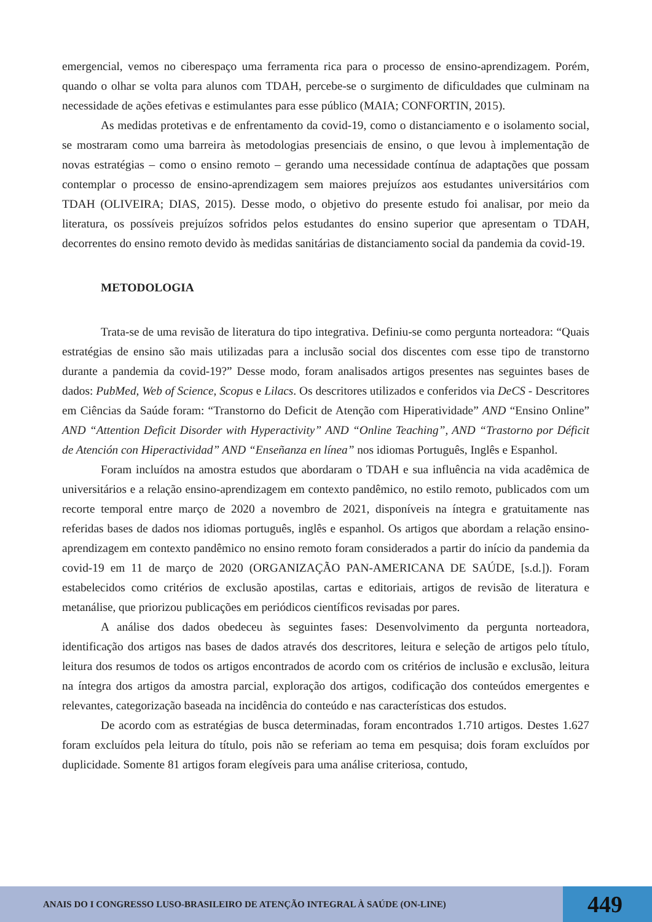emergencial, vemos no ciberespaço uma ferramenta rica para o processo de ensino-aprendizagem. Porém, quando o olhar se volta para alunos com TDAH, percebe-se o surgimento de dificuldades que culminam na necessidade de ações efetivas e estimulantes para esse público (MAIA; CONFORTIN, 2015).
As medidas protetivas e de enfrentamento da covid-19, como o distanciamento e o isolamento social, se mostraram como uma barreira às metodologias presenciais de ensino, o que levou à implementação de novas estratégias – como o ensino remoto – gerando uma necessidade contínua de adaptações que possam contemplar o processo de ensino-aprendizagem sem maiores prejuízos aos estudantes universitários com TDAH (OLIVEIRA; DIAS, 2015). Desse modo, o objetivo do presente estudo foi analisar, por meio da literatura, os possíveis prejuízos sofridos pelos estudantes do ensino superior que apresentam o TDAH, decorrentes do ensino remoto devido às medidas sanitárias de distanciamento social da pandemia da covid-19.
METODOLOGIA
Trata-se de uma revisão de literatura do tipo integrativa. Definiu-se como pergunta norteadora: “Quais estratégias de ensino são mais utilizadas para a inclusão social dos discentes com esse tipo de transtorno durante a pandemia da covid-19?” Desse modo, foram analisados artigos presentes nas seguintes bases de dados: PubMed, Web of Science, Scopus e Lilacs. Os descritores utilizados e conferidos via DeCS - Descritores em Ciências da Saúde foram: “Transtorno do Deficit de Atenção com Hiperatividade” AND “Ensino Online” AND “Attention Deficit Disorder with Hyperactivity” AND “Online Teaching”, AND “Trastorno por Déficit de Atención con Hiperactividad” AND “Enseñanza en línea” nos idiomas Português, Inglês e Espanhol.
Foram incluídos na amostra estudos que abordaram o TDAH e sua influência na vida acadêmica de universitários e a relação ensino-aprendizagem em contexto pandêmico, no estilo remoto, publicados com um recorte temporal entre março de 2020 a novembro de 2021, disponíveis na íntegra e gratuitamente nas referidas bases de dados nos idiomas português, inglês e espanhol. Os artigos que abordam a relação ensino-aprendizagem em contexto pandêmico no ensino remoto foram considerados a partir do início da pandemia da covid-19 em 11 de março de 2020 (ORGANIZAÇÃO PAN-AMERICANA DE SAÚDE, [s.d.]). Foram estabelecidos como critérios de exclusão apostilas, cartas e editoriais, artigos de revisão de literatura e metanálise, que priorizou publicações em periódicos científicos revisadas por pares.
A análise dos dados obedeceu às seguintes fases: Desenvolvimento da pergunta norteadora, identificação dos artigos nas bases de dados através dos descritores, leitura e seleção de artigos pelo título, leitura dos resumos de todos os artigos encontrados de acordo com os critérios de inclusão e exclusão, leitura na íntegra dos artigos da amostra parcial, exploração dos artigos, codificação dos conteúdos emergentes e relevantes, categorização baseada na incidência do conteúdo e nas características dos estudos.
De acordo com as estratégias de busca determinadas, foram encontrados 1.710 artigos. Destes 1.627 foram excluídos pela leitura do título, pois não se referiam ao tema em pesquisa; dois foram excluídos por duplicidade. Somente 81 artigos foram elegíveis para uma análise criteriosa, contudo,
ANAIS DO I CONGRESSO LUSO-BRASILEIRO DE ATENÇÃO INTEGRAL À SAÚDE (ON-LINE)
449